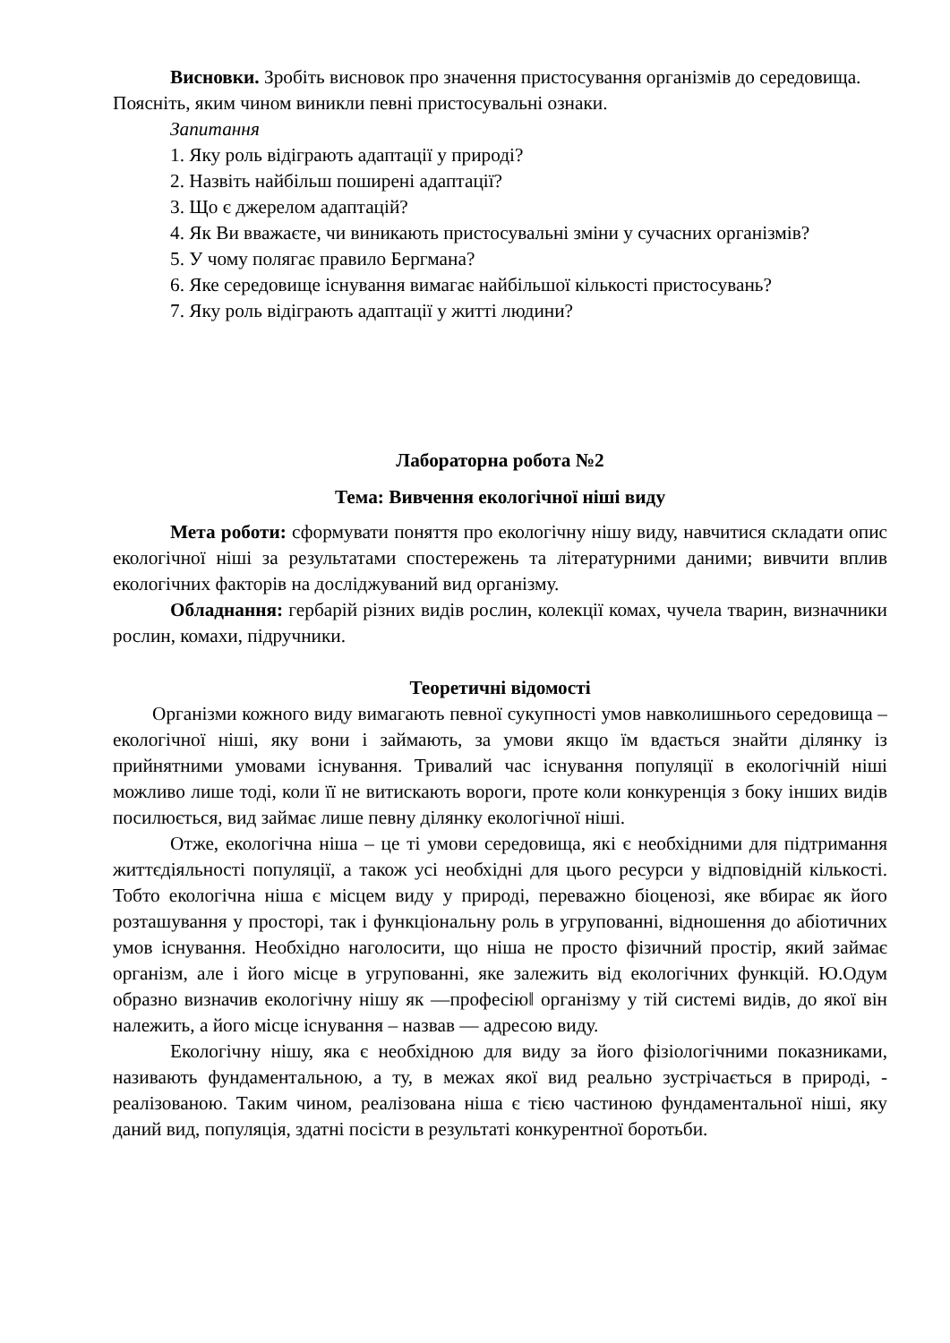Висновки. Зробіть висновок про значення пристосування організмів до середовища. Поясніть, яким чином виникли певні пристосувальні ознаки.
Запитання
1. Яку роль відіграють адаптації у природі?
2. Назвіть найбільш поширені адаптації?
3. Що є джерелом адаптацій?
4. Як Ви вважаєте, чи виникають пристосувальні зміни у сучасних організмів?
5. У чому полягає правило Бергмана?
6. Яке середовище існування вимагає найбільшої кількості пристосувань?
7. Яку роль відіграють адаптації у житті людини?
Лабораторна робота №2
Тема: Вивчення екологічної ніші виду
Мета роботи: сформувати поняття про екологічну нішу виду, навчитися складати опис екологічної ніші за результатами спостережень та літературними даними; вивчити вплив екологічних факторів на досліджуваний вид організму.
Обладнання: гербарій різних видів рослин, колекції комах, чучела тварин, визначники рослин, комахи, підручники.
Теоретичні відомості
Організми кожного виду вимагають певної сукупності умов навколишнього середовища – екологічної ніші, яку вони і займають, за умови якщо їм вдається знайти ділянку із прийнятними умовами існування. Тривалий час існування популяції в екологічній ніші можливо лише тоді, коли її не витискають вороги, проте коли конкуренція з боку інших видів посилюється, вид займає лише певну ділянку екологічної ніші.
Отже, екологічна ніша – це ті умови середовища, які є необхідними для підтримання життєдіяльності популяції, а також усі необхідні для цього ресурси у відповідній кількості. Тобто екологічна ніша є місцем виду у природі, переважно біоценозі, яке вбирає як його розташування у просторі, так і функціональну роль в угрупованні, відношення до абіотичних умов існування. Необхідно наголосити, що ніша не просто фізичний простір, який займає організм, але і його місце в угрупованні, яке залежить від екологічних функцій. Ю.Одум образно визначив екологічну нішу як ―професію‖ організму у тій системі видів, до якої він належить, а його місце існування – назвав ― адресою виду.
Екологічну нішу, яка є необхідною для виду за його фізіологічними показниками, називають фундаментальною, а ту, в межах якої вид реально зустрічається в природі, - реалізованою. Таким чином, реалізована ніша є тією частиною фундаментальної ніші, яку даний вид, популяція, здатні посісти в результаті конкурентної боротьби.